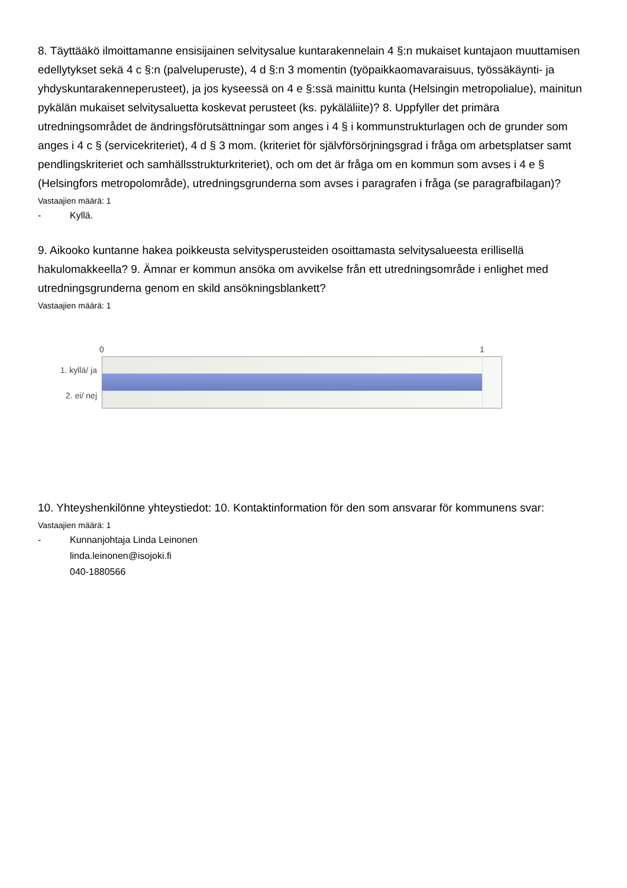8. Täyttääkö ilmoittamanne ensisijainen selvitysalue kuntarakennelain 4 §:n mukaiset kuntajaon muuttamisen edellytykset sekä 4 c §:n (palveluperuste), 4 d §:n 3 momentin (työpaikkaomavaraisuus, työssäkäynti- ja yhdyskuntarakenneperusteet), ja jos kyseessä on 4 e §:ssä mainittu kunta (Helsingin metropolialue), mainitun pykälän mukaiset selvitysaluetta koskevat perusteet (ks. pykäläliite)? 8. Uppfyller det primära utredningsområdet de ändringsförutsättningar som anges i 4 § i kommunstrukturlagen och de grunder som anges i 4 c § (servicekriteriet), 4 d § 3 mom. (kriteriet för självförsörjningsgrad i fråga om arbetsplatser samt pendlingskriteriet och samhällsstrukturkriteriet), och om det är fråga om en kommun som avses i 4 e § (Helsingfors metropolområde), utredningsgrunderna som avses i paragrafen i fråga (se paragrafbilagan)?
Vastaajien määrä: 1
- Kyllä.
9. Aikooko kuntanne hakea poikkeusta selvitysperusteiden osoittamasta selvitysalueesta erillisellä hakulomakkeella? 9. Ämnar er kommun ansöka om avvikelse från ett utredningsområde i enlighet med utredningsgrunderna genom en skild ansökningsblankett?
Vastaajien määrä: 1
0 1
1. kyllä/ ja
2. ei/ nej
10. Yhteyshenkilönne yhteystiedot: 10. Kontaktinformation för den som ansvarar för kommunens svar:
Vastaajien määrä: 1
- Kunnanjohtaja Linda Leinonen
linda.leinonen@isojoki.fi
040-1880566